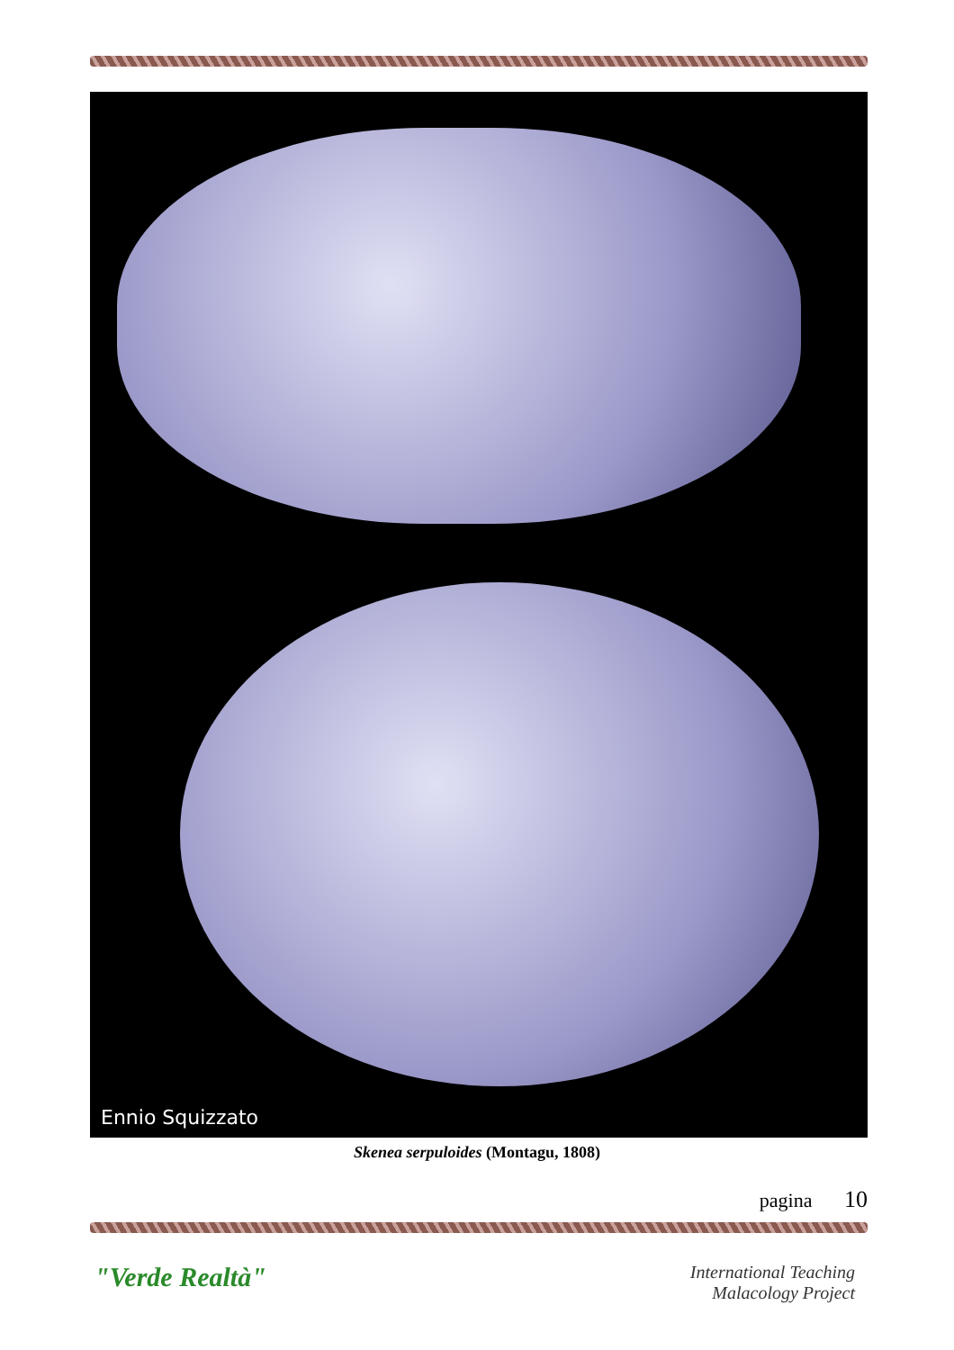Ennio Squizzato
Skenea serpuloides (Montagu, 1808)
pagina 10
"Verde Realtà"
International Teaching
Malacology Project